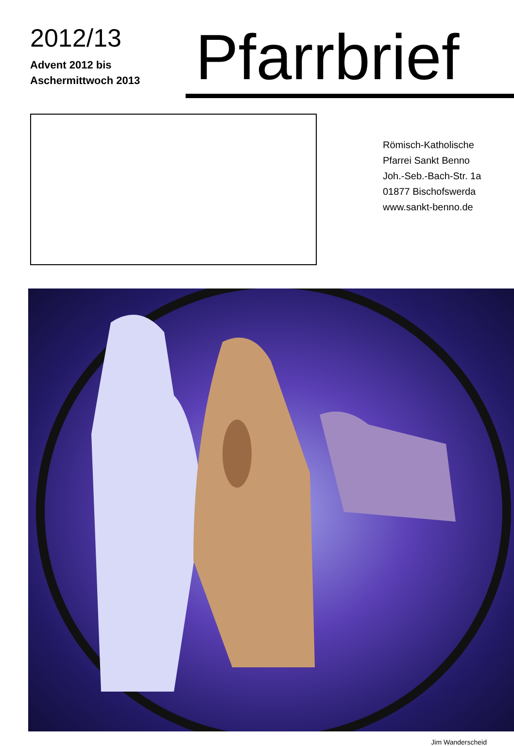2012/13
Advent 2012 bis
Aschermittwoch 2013
Pfarrbrief
Römisch-Katholische
Pfarrei Sankt Benno
Joh.-Seb.-Bach-Str. 1a
01877 Bischofswerda
www.sankt-benno.de
Jim Wanderscheid